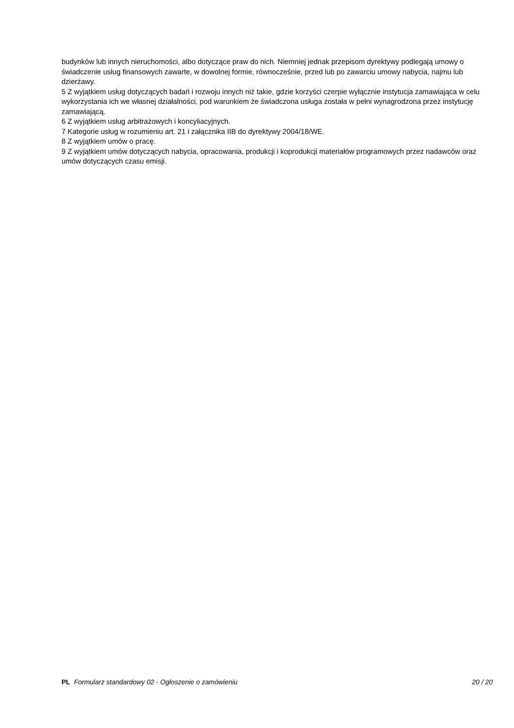budynków lub innych nieruchomości, albo dotyczące praw do nich. Niemniej jednak przepisom dyrektywy podlegają umowy o świadczenie usług finansowych zawarte, w dowolnej formie, równocześnie, przed lub po zawarciu umowy nabycia, najmu lub dzierżawy.
5 Z wyjątkiem usług dotyczących badań i rozwoju innych niż takie, gdzie korzyści czerpie wyłącznie instytucja zamawiająca w celu wykorzystania ich we własnej działalności, pod warunkiem że świadczona usługa została w pełni wynagrodzona przez instytucję zamawiającą.
6 Z wyjątkiem usług arbitrażowych i koncyliacyjnych.
7 Kategorie usług w rozumieniu art. 21 i załącznika IIB do dyrektywy 2004/18/WE.
8 Z wyjątkiem umów o pracę.
9 Z wyjątkiem umów dotyczących nabycia, opracowania, produkcji i koprodukcji materiałów programowych przez nadawców oraz umów dotyczących czasu emisji.
PL Formularz standardowy 02 - Ogłoszenie o zamówieniu 20 / 20